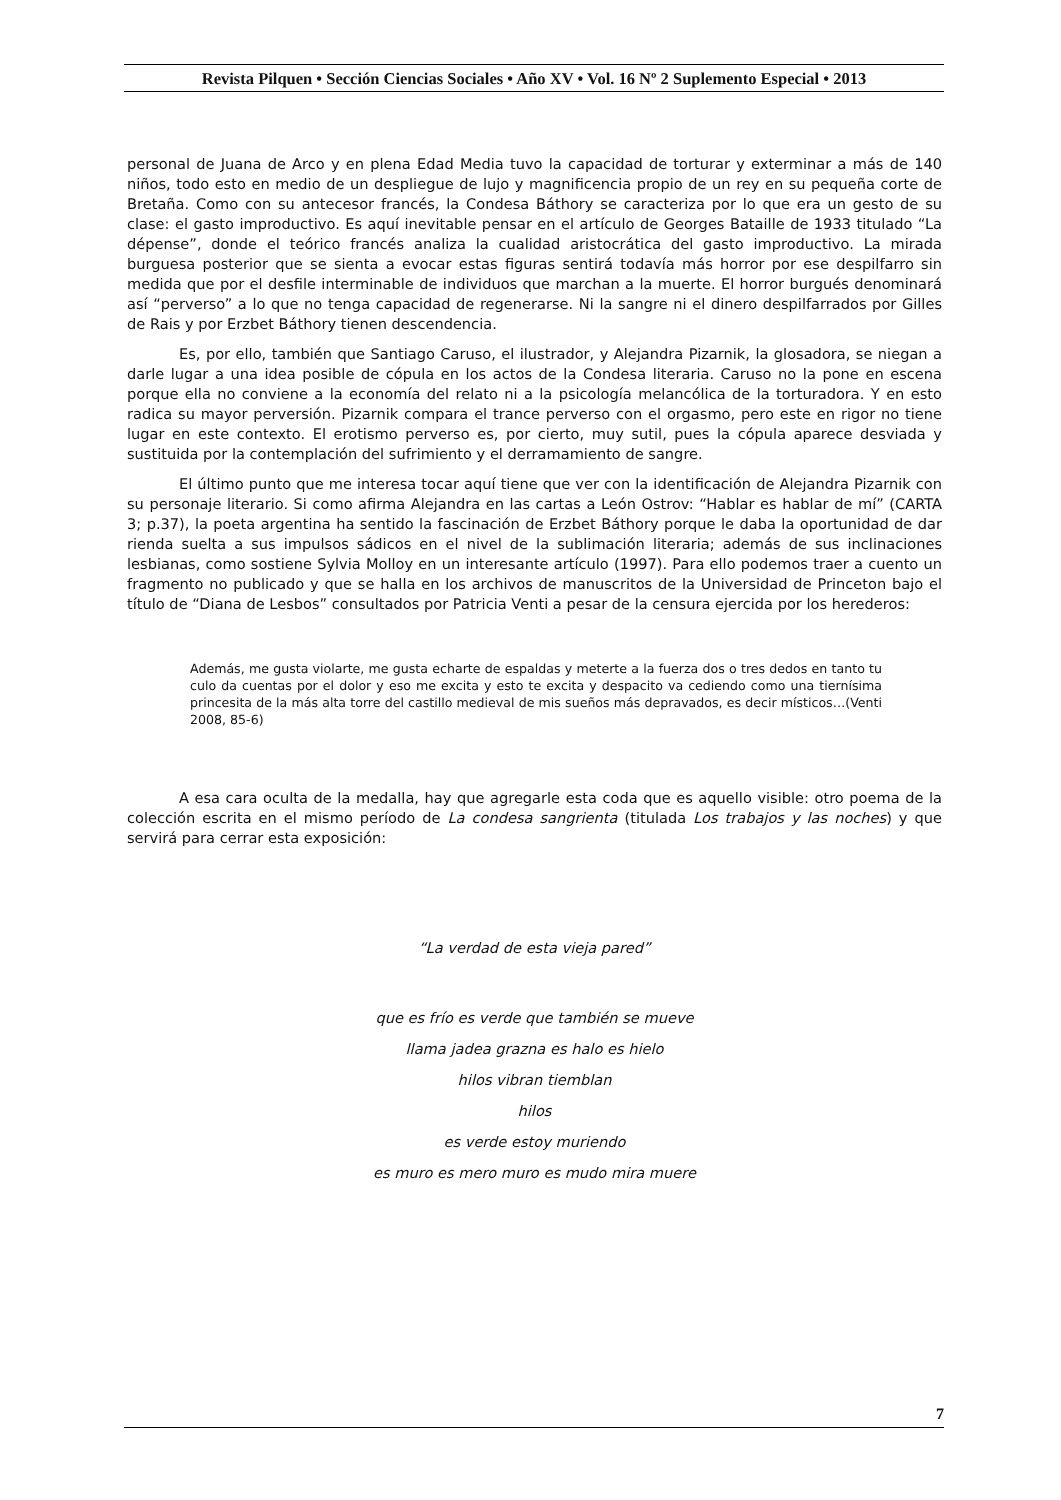Revista Pilquen • Sección Ciencias Sociales • Año XV • Vol. 16 Nº 2 Suplemento Especial • 2013
personal de Juana de Arco y en plena Edad Media tuvo la capacidad de torturar y exterminar a más de 140 niños, todo esto en medio de un despliegue de lujo y magnificencia propio de un rey en su pequeña corte de Bretaña. Como con su antecesor francés, la Condesa Báthory se caracteriza por lo que era un gesto de su clase: el gasto improductivo. Es aquí inevitable pensar en el artículo de Georges Bataille de 1933 titulado “La dépense”, donde el teórico francés analiza la cualidad aristocrática del gasto improductivo. La mirada burguesa posterior que se sienta a evocar estas figuras sentirá todavía más horror por ese despilfarro sin medida que por el desfile interminable de individuos que marchan a la muerte. El horror burgués denominará así “perverso” a lo que no tenga capacidad de regenerarse. Ni la sangre ni el dinero despilfarrados por Gilles de Rais y por Erzbet Báthory tienen descendencia.
Es, por ello, también que Santiago Caruso, el ilustrador, y Alejandra Pizarnik, la glosadora, se niegan a darle lugar a una idea posible de cópula en los actos de la Condesa literaria. Caruso no la pone en escena porque ella no conviene a la economía del relato ni a la psicología melancólica de la torturadora. Y en esto radica su mayor perversión. Pizarnik compara el trance perverso con el orgasmo, pero este en rigor no tiene lugar en este contexto. El erotismo perverso es, por cierto, muy sutil, pues la cópula aparece desviada y sustituida por la contemplación del sufrimiento y el derramamiento de sangre.
El último punto que me interesa tocar aquí tiene que ver con la identificación de Alejandra Pizarnik con su personaje literario. Si como afirma Alejandra en las cartas a León Ostrov: “Hablar es hablar de mí” (CARTA 3; p.37), la poeta argentina ha sentido la fascinación de Erzbet Báthory porque le daba la oportunidad de dar rienda suelta a sus impulsos sádicos en el nivel de la sublimación literaria; además de sus inclinaciones lesbianas, como sostiene Sylvia Molloy en un interesante artículo (1997). Para ello podemos traer a cuento un fragmento no publicado y que se halla en los archivos de manuscritos de la Universidad de Princeton bajo el título de “Diana de Lesbos” consultados por Patricia Venti a pesar de la censura ejercida por los herederos:
Además, me gusta violarte, me gusta echarte de espaldas y meterte a la fuerza dos o tres dedos en tanto tu culo da cuentas por el dolor y eso me excita y esto te excita y despacito va cediendo como una tiernísima princesita de la más alta torre del castillo medieval de mis sueños más depravados, es decir místicos…(Venti 2008, 85-6)
A esa cara oculta de la medalla, hay que agregarle esta coda que es aquello visible: otro poema de la colección escrita en el mismo período de La condesa sangrienta (titulada Los trabajos y las noches) y que servirá para cerrar esta exposición:
“La verdad de esta vieja pared”
que es frío es verde que también se mueve
llama jadea grazna es halo es hielo
hilos vibran tiemblan
hilos
es verde estoy muriendo
es muro es mero muro es mudo mira muere
7